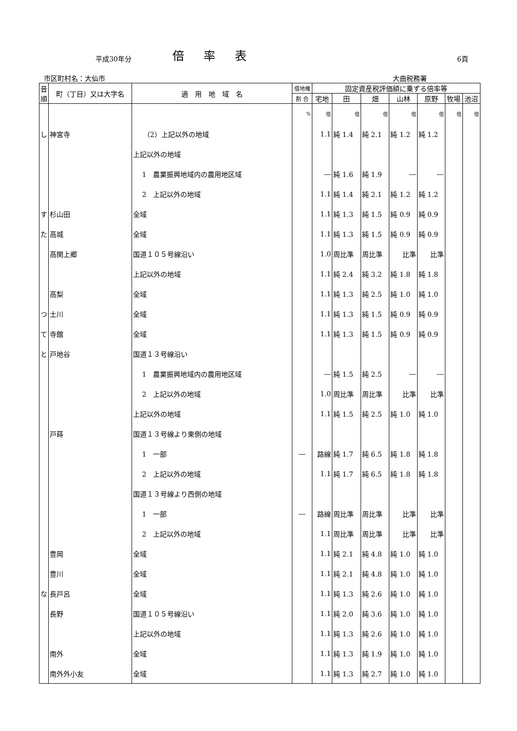平成30年分
倍率表
6頁
市区町村名：大仙市 大曲税務署
| 音順 | 町（丁目）又は大字名 | 適 用 地 域 名 | 借地権 | 固定資産税評価額に乗ずる倍率等 | | | | | | |
| --- | --- | --- | --- | --- | --- | --- | --- | --- | --- | --- |
| | | | 割 合 | 宅地 | 田 | 畑 | 山林 | 原野 | 牧場 | 池沼 |
| | | | % | 倍 | 倍 | 倍 | 倍 | 倍 | 倍 | 倍 |
| し | 神宮寺 | （2）上記以外の地域 | | 1.1 | 純 1.4 | 純 2.1 | 純 1.2 | 純 1.2 | | |
| | | 上記以外の地域 | | | | | | | | |
| | | 1 農業振興地域内の農用地区域 | | ― | 純 1.6 | 純 1.9 | ― | ― | | |
| | | 2 上記以外の地域 | | 1.1 | 純 1.4 | 純 2.1 | 純 1.2 | 純 1.2 | | |
| す | 杉山田 | 全域 | | 1.1 | 純 1.3 | 純 1.5 | 純 0.9 | 純 0.9 | | |
| た | 高城 | 全域 | | 1.1 | 純 1.3 | 純 1.5 | 純 0.9 | 純 0.9 | | |
| | 高関上郷 | 国道１０５号線沿い | | 1.0 | 周比準 | 周比準 | 比準 | 比準 | | |
| | | 上記以外の地域 | | 1.1 | 純 2.4 | 純 3.2 | 純 1.8 | 純 1.8 | | |
| | 高梨 | 全域 | | 1.1 | 純 1.3 | 純 2.5 | 純 1.0 | 純 1.0 | | |
| つ | 土川 | 全域 | | 1.1 | 純 1.3 | 純 1.5 | 純 0.9 | 純 0.9 | | |
| て | 寺館 | 全域 | | 1.1 | 純 1.3 | 純 1.5 | 純 0.9 | 純 0.9 | | |
| と | 戸地谷 | 国道１３号線沿い | | | | | | | | |
| | | 1 農業振興地域内の農用地区域 | | ― | 純 1.5 | 純 2.5 | ― | ― | | |
| | | 2 上記以外の地域 | | 1.0 | 周比準 | 周比準 | 比準 | 比準 | | |
| | | 上記以外の地域 | | 1.1 | 純 1.5 | 純 2.5 | 純 1.0 | 純 1.0 | | |
| | 戸蒔 | 国道１３号線より東側の地域 | | | | | | | | |
| | | 1 一部 | ― | 路線 | 純 1.7 | 純 6.5 | 純 1.8 | 純 1.8 | | |
| | | 2 上記以外の地域 | | 1.1 | 純 1.7 | 純 6.5 | 純 1.8 | 純 1.8 | | |
| | | 国道１３号線より西側の地域 | | | | | | | | |
| | | 1 一部 | ― | 路線 | 周比準 | 周比準 | 比準 | 比準 | | |
| | | 2 上記以外の地域 | | 1.1 | 周比準 | 周比準 | 比準 | 比準 | | |
| | 豊岡 | 全域 | | 1.1 | 純 2.1 | 純 4.8 | 純 1.0 | 純 1.0 | | |
| | 豊川 | 全域 | | 1.1 | 純 2.1 | 純 4.8 | 純 1.0 | 純 1.0 | | |
| な | 長戸呂 | 全域 | | 1.1 | 純 1.3 | 純 2.6 | 純 1.0 | 純 1.0 | | |
| | 長野 | 国道１０５号線沿い | | 1.1 | 純 2.0 | 純 3.6 | 純 1.0 | 純 1.0 | | |
| | | 上記以外の地域 | | 1.1 | 純 1.3 | 純 2.6 | 純 1.0 | 純 1.0 | | |
| | 南外 | 全域 | | 1.1 | 純 1.3 | 純 1.9 | 純 1.0 | 純 1.0 | | |
| | 南外外小友 | 全域 | | 1.1 | 純 1.3 | 純 2.7 | 純 1.0 | 純 1.0 | | |